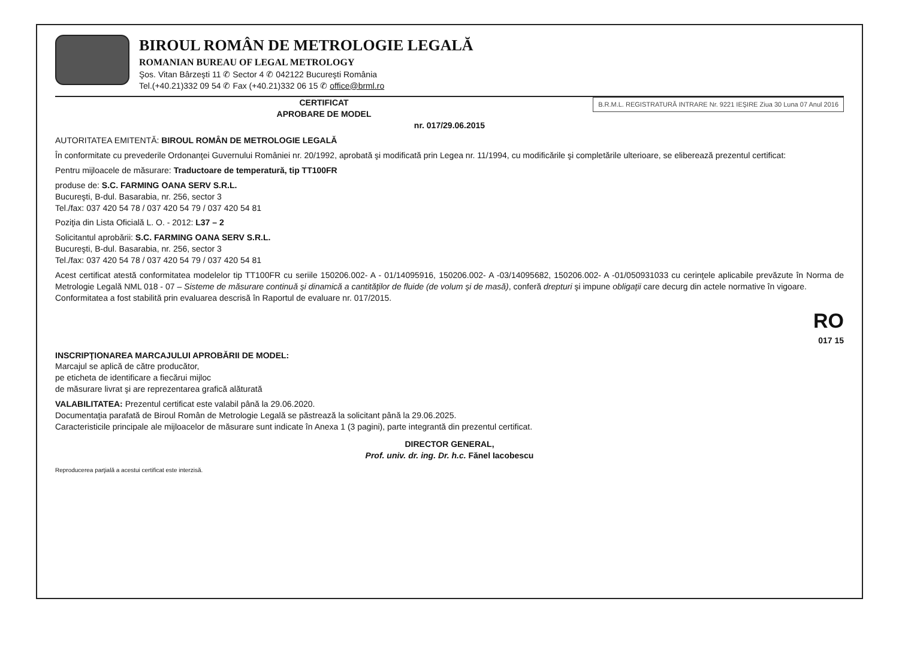BIROUL ROMÂN DE METROLOGIE LEGALĂ
ROMANIAN BUREAU OF LEGAL METROLOGY
Şos. Vitan Bârzeşti 11 ✆ Sector 4 ✆ 042122 Bucureşti România
Tel.(+40.21)332 09 54 ✆ Fax (+40.21)332 06 15 ✆ office@brml.ro
B.R.M.L. REGISTRATURĂ INTRARE Nr. 9221 IEŞIRE Ziua 30 Luna 07 Anul 2016
CERTIFICAT
APROBARE DE MODEL
nr. 017/29.06.2015
AUTORITATEA EMITENTĂ: BIROUL ROMÂN DE METROLOGIE LEGALĂ
În conformitate cu prevederile Ordonanţei Guvernului României nr. 20/1992, aprobată şi modificată prin Legea nr. 11/1994, cu modificările şi completările ulterioare, se eliberează prezentul certificat:
Pentru mijloacele de măsurare: Traductoare de temperatură, tip TT100FR
produse de: S.C. FARMING OANA SERV S.R.L.
Bucureşti, B-dul. Basarabia, nr. 256, sector 3
Tel./fax: 037 420 54 78 / 037 420 54 79 / 037 420 54 81
Poziţia din Lista Oficială L. O. - 2012: L37 – 2
Solicitantul aprobării: S.C. FARMING OANA SERV S.R.L.
Bucureşti, B-dul. Basarabia, nr. 256, sector 3
Tel./fax: 037 420 54 78 / 037 420 54 79 / 037 420 54 81
Acest certificat atestă conformitatea modelelor tip TT100FR cu seriile 150206.002- A - 01/14095916, 150206.002- A -03/14095682, 150206.002- A -01/050931033 cu cerinţele aplicabile prevăzute în Norma de Metrologie Legală NML 018 - 07 – Sisteme de măsurare continuă şi dinamică a cantităţilor de fluide (de volum şi de masă), conferă drepturi şi impune obligaţii care decurg din actele normative în vigoare.
Conformitatea a fost stabilită prin evaluarea descrisă în Raportul de evaluare nr. 017/2015.
RO
017 15
INSCRIPŢIONAREA MARCAJULUI APROBĂRII DE MODEL:
Marcajul se aplică de către producător,
pe eticheta de identificare a fiecărui mijloc
de măsurare livrat şi are reprezentarea grafică alăturată
VALABILITATEA: Prezentul certificat este valabil până la 29.06.2020.
Documentaţia parafată de Biroul Român de Metrologie Legală se păstrează la solicitant până la 29.06.2025.
Caracteristicile principale ale mijloacelor de măsurare sunt indicate în Anexa 1 (3 pagini), parte integrantă din prezentul certificat.
DIRECTOR GENERAL,
Prof. univ. dr. ing. Dr. h.c. Fănel Iacobescu
Reproducerea parţială a acestui certificat este interzisă.